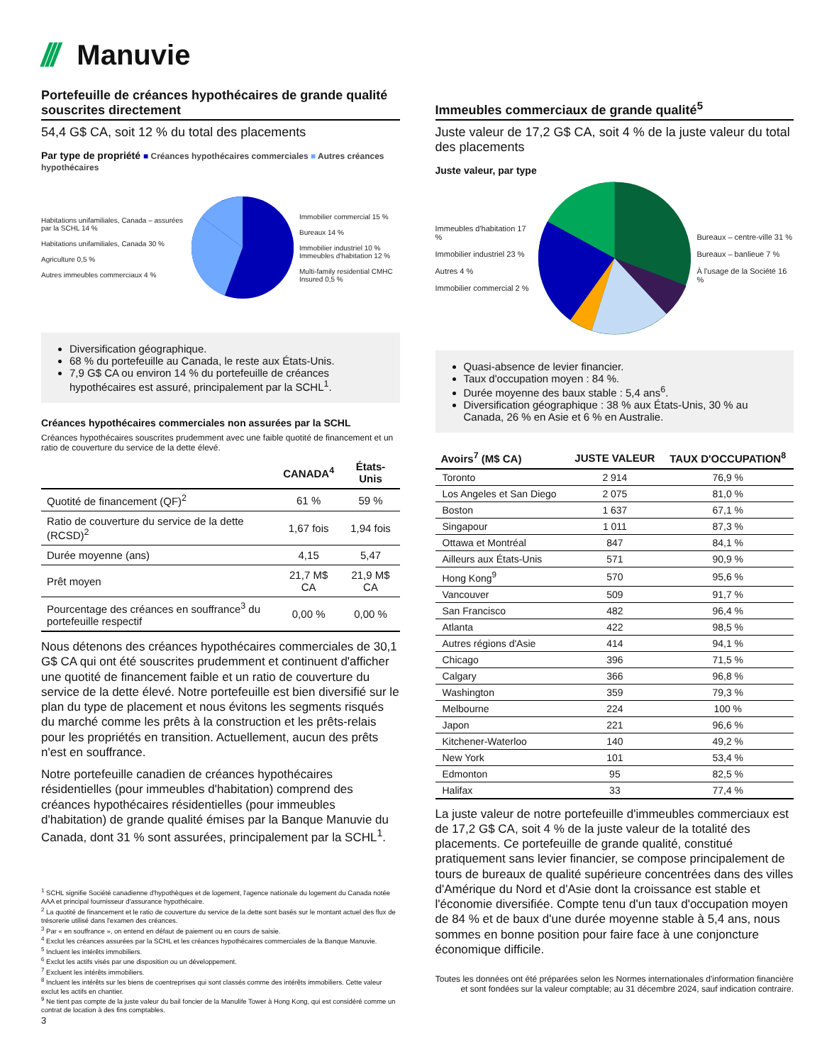/// Manuvie
Portefeuille de créances hypothécaires de grande qualité souscrites directement
54,4 G$ CA, soit 12 % du total des placements
Par type de propriété ■ Créances hypothécaires commerciales ■ Autres créances hypothécaires
Habitations unifamiliales, Canada – assurées par la SCHL 14 %
Habitations unifamiliales, Canada 30 %
Agriculture 0,5 %
Autres immeubles commerciaux 4 %
Immobilier commercial 15 %
Bureaux 14 %
Immobilier industriel 10 %
Immeubles d'habitation 12 %
Multi-family residential CMHC Insured 0,5 %
Diversification géographique.
68 % du portefeuille au Canada, le reste aux États-Unis.
7,9 G$ CA ou environ 14 % du portefeuille de créances hypothécaires est assuré, principalement par la SCHL<sup>1</sup>.
Créances hypothécaires commerciales non assurées par la SCHL
Créances hypothécaires souscrites prudemment avec une faible quotité de financement et un ratio de couverture du service de la dette élevé.
| | CANADA<sup>4</sup> | États-Unis |
| --- | --- | --- |
| Quotité de financement (QF)<sup>2</sup> | 61 % | 59 % |
| Ratio de couverture du service de la dette (RCSD)<sup>2</sup> | 1,67 fois | 1,94 fois |
| Durée moyenne (ans) | 4,15 | 5,47 |
| Prêt moyen | 21,7 M$ CA | 21,9 M$ CA |
| Pourcentage des créances en souffrance<sup>3</sup> du portefeuille respectif | 0,00 % | 0,00 % |
Nous détenons des créances hypothécaires commerciales de 30,1 G$ CA qui ont été souscrites prudemment et continuent d'afficher une quotité de financement faible et un ratio de couverture du service de la dette élevé. Notre portefeuille est bien diversifié sur le plan du type de placement et nous évitons les segments risqués du marché comme les prêts à la construction et les prêts-relais pour les propriétés en transition. Actuellement, aucun des prêts n'est en souffrance.
Notre portefeuille canadien de créances hypothécaires résidentielles (pour immeubles d'habitation) comprend des créances hypothécaires résidentielles (pour immeubles d'habitation) de grande qualité émises par la Banque Manuvie du Canada, dont 31 % sont assurées, principalement par la SCHL<sup>1</sup>.
<sup>1</sup> SCHL signifie Société canadienne d'hypothèques et de logement, l'agence nationale du logement du Canada notée AAA et principal fournisseur d'assurance hypothécaire.
<sup>2</sup> La quotité de financement et le ratio de couverture du service de la dette sont basés sur le montant actuel des flux de trésorerie utilisé dans l'examen des créances.
<sup>3</sup> Par « en souffrance », on entend en défaut de paiement ou en cours de saisie.
<sup>4</sup> Exclut les créances assurées par la SCHL et les créances hypothécaires commerciales de la Banque Manuvie.
<sup>5</sup> Incluent les intérêts immobiliers.
<sup>6</sup> Exclut les actifs visés par une disposition ou un développement.
<sup>7</sup> Excluent les intérêts immobiliers.
<sup>8</sup> Incluent les intérêts sur les biens de coentreprises qui sont classés comme des intérêts immobiliers. Cette valeur exclut les actifs en chantier.
<sup>9</sup> Ne tient pas compte de la juste valeur du bail foncier de la Manulife Tower à Hong Kong, qui est considéré comme un contrat de location à des fins comptables.
3
Immeubles commerciaux de grande qualité<sup>5</sup>
Juste valeur de 17,2 G$ CA, soit 4 % de la juste valeur du total des placements
Juste valeur, par type
Immeubles d'habitation 17 %
Immobilier industriel 23 %
Autres 4 %
Immobilier commercial 2 %
Bureaux – centre-ville 31 %
Bureaux – banlieue 7 %
À l'usage de la Société 16 %
Quasi-absence de levier financier.
Taux d'occupation moyen : 84 %.
Durée moyenne des baux stable : 5,4 ans<sup>6</sup>.
Diversification géographique : 38 % aux États-Unis, 30 % au Canada, 26 % en Asie et 6 % en Australie.
| Avoirs<sup>7</sup> (M$ CA) | JUSTE VALEUR | TAUX D'OCCUPATION<sup>8</sup> |
| --- | --- | --- |
| Toronto | 2 914 | 76,9 % |
| Los Angeles et San Diego | 2 075 | 81,0 % |
| Boston | 1 637 | 67,1 % |
| Singapour | 1 011 | 87,3 % |
| Ottawa et Montréal | 847 | 84,1 % |
| Ailleurs aux États-Unis | 571 | 90,9 % |
| Hong Kong<sup>9</sup> | 570 | 95,6 % |
| Vancouver | 509 | 91,7 % |
| San Francisco | 482 | 96,4 % |
| Atlanta | 422 | 98,5 % |
| Autres régions d'Asie | 414 | 94,1 % |
| Chicago | 396 | 71,5 % |
| Calgary | 366 | 96,8 % |
| Washington | 359 | 79,3 % |
| Melbourne | 224 | 100 % |
| Japon | 221 | 96,6 % |
| Kitchener-Waterloo | 140 | 49,2 % |
| New York | 101 | 53,4 % |
| Edmonton | 95 | 82,5 % |
| Halifax | 33 | 77,4 % |
La juste valeur de notre portefeuille d'immeubles commerciaux est de 17,2 G$ CA, soit 4 % de la juste valeur de la totalité des placements. Ce portefeuille de grande qualité, constitué pratiquement sans levier financier, se compose principalement de tours de bureaux de qualité supérieure concentrées dans des villes d'Amérique du Nord et d'Asie dont la croissance est stable et l'économie diversifiée. Compte tenu d'un taux d'occupation moyen de 84 % et de baux d'une durée moyenne stable à 5,4 ans, nous sommes en bonne position pour faire face à une conjoncture économique difficile.
Toutes les données ont été préparées selon les Normes internationales d'information financière et sont fondées sur la valeur comptable; au 31 décembre 2024, sauf indication contraire.